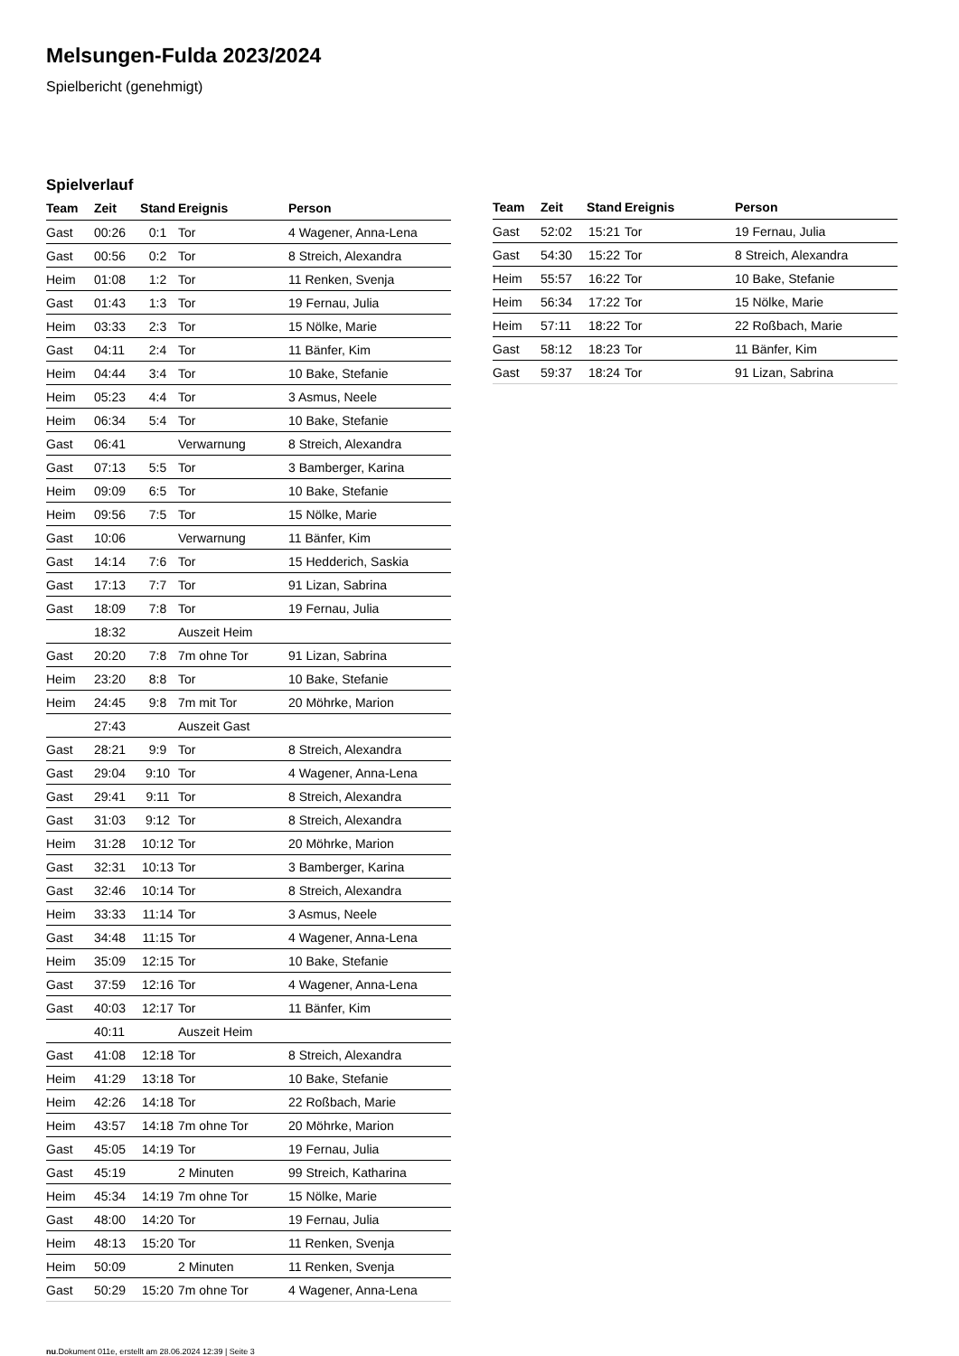Melsungen-Fulda 2023/2024
Spielbericht (genehmigt)
Spielverlauf
| Team | Zeit | Stand | Ereignis | Person |
| --- | --- | --- | --- | --- |
| Gast | 00:26 | 0:1 | Tor | 4 Wagener, Anna-Lena |
| Gast | 00:56 | 0:2 | Tor | 8 Streich, Alexandra |
| Heim | 01:08 | 1:2 | Tor | 11 Renken, Svenja |
| Gast | 01:43 | 1:3 | Tor | 19 Fernau, Julia |
| Heim | 03:33 | 2:3 | Tor | 15 Nölke, Marie |
| Gast | 04:11 | 2:4 | Tor | 11 Bänfer, Kim |
| Heim | 04:44 | 3:4 | Tor | 10 Bake, Stefanie |
| Heim | 05:23 | 4:4 | Tor | 3 Asmus, Neele |
| Heim | 06:34 | 5:4 | Tor | 10 Bake, Stefanie |
| Gast | 06:41 | | Verwarnung | 8 Streich, Alexandra |
| Gast | 07:13 | 5:5 | Tor | 3 Bamberger, Karina |
| Heim | 09:09 | 6:5 | Tor | 10 Bake, Stefanie |
| Heim | 09:56 | 7:5 | Tor | 15 Nölke, Marie |
| Gast | 10:06 | | Verwarnung | 11 Bänfer, Kim |
| Gast | 14:14 | 7:6 | Tor | 15 Hedderich, Saskia |
| Gast | 17:13 | 7:7 | Tor | 91 Lizan, Sabrina |
| Gast | 18:09 | 7:8 | Tor | 19 Fernau, Julia |
| | 18:32 | | Auszeit Heim | |
| Gast | 20:20 | 7:8 | 7m ohne Tor | 91 Lizan, Sabrina |
| Heim | 23:20 | 8:8 | Tor | 10 Bake, Stefanie |
| Heim | 24:45 | 9:8 | 7m mit Tor | 20 Möhrke, Marion |
| | 27:43 | | Auszeit Gast | |
| Gast | 28:21 | 9:9 | Tor | 8 Streich, Alexandra |
| Gast | 29:04 | 9:10 | Tor | 4 Wagener, Anna-Lena |
| Gast | 29:41 | 9:11 | Tor | 8 Streich, Alexandra |
| Gast | 31:03 | 9:12 | Tor | 8 Streich, Alexandra |
| Heim | 31:28 | 10:12 | Tor | 20 Möhrke, Marion |
| Gast | 32:31 | 10:13 | Tor | 3 Bamberger, Karina |
| Gast | 32:46 | 10:14 | Tor | 8 Streich, Alexandra |
| Heim | 33:33 | 11:14 | Tor | 3 Asmus, Neele |
| Gast | 34:48 | 11:15 | Tor | 4 Wagener, Anna-Lena |
| Heim | 35:09 | 12:15 | Tor | 10 Bake, Stefanie |
| Gast | 37:59 | 12:16 | Tor | 4 Wagener, Anna-Lena |
| Gast | 40:03 | 12:17 | Tor | 11 Bänfer, Kim |
| | 40:11 | | Auszeit Heim | |
| Gast | 41:08 | 12:18 | Tor | 8 Streich, Alexandra |
| Heim | 41:29 | 13:18 | Tor | 10 Bake, Stefanie |
| Heim | 42:26 | 14:18 | Tor | 22 Roßbach, Marie |
| Heim | 43:57 | 14:18 | 7m ohne Tor | 20 Möhrke, Marion |
| Gast | 45:05 | 14:19 | Tor | 19 Fernau, Julia |
| Gast | 45:19 | | 2 Minuten | 99 Streich, Katharina |
| Heim | 45:34 | 14:19 | 7m ohne Tor | 15 Nölke, Marie |
| Gast | 48:00 | 14:20 | Tor | 19 Fernau, Julia |
| Heim | 48:13 | 15:20 | Tor | 11 Renken, Svenja |
| Heim | 50:09 | | 2 Minuten | 11 Renken, Svenja |
| Gast | 50:29 | 15:20 | 7m ohne Tor | 4 Wagener, Anna-Lena |
| Team | Zeit | Stand | Ereignis | Person |
| --- | --- | --- | --- | --- |
| Gast | 52:02 | 15:21 | Tor | 19 Fernau, Julia |
| Gast | 54:30 | 15:22 | Tor | 8 Streich, Alexandra |
| Heim | 55:57 | 16:22 | Tor | 10 Bake, Stefanie |
| Heim | 56:34 | 17:22 | Tor | 15 Nölke, Marie |
| Heim | 57:11 | 18:22 | Tor | 22 Roßbach, Marie |
| Gast | 58:12 | 18:23 | Tor | 11 Bänfer, Kim |
| Gast | 59:37 | 18:24 | Tor | 91 Lizan, Sabrina |
nu.Dokument 011e, erstellt am 28.06.2024 12:39 | Seite 3